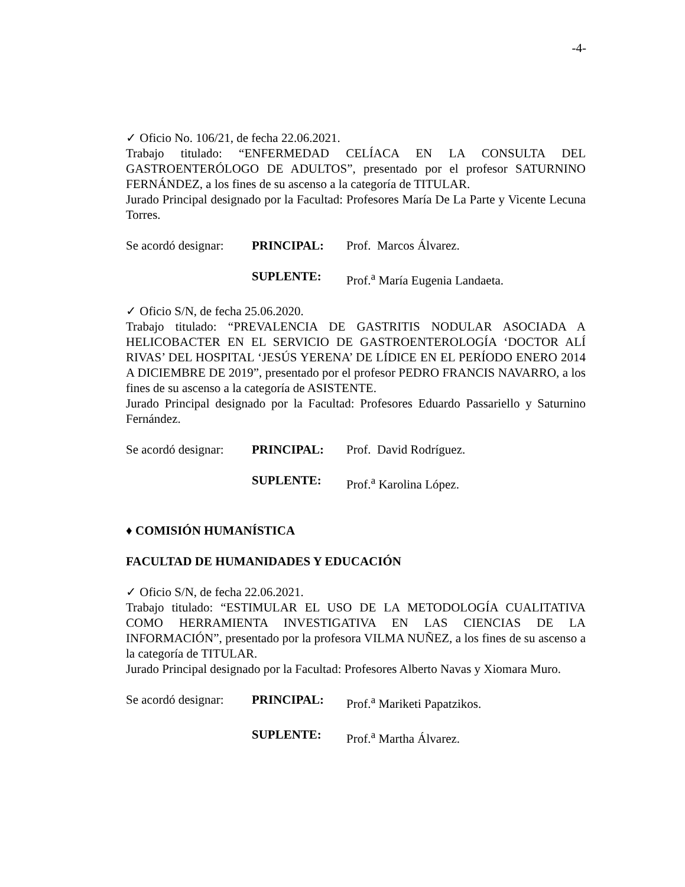-4-
✓ Oficio No. 106/21, de fecha 22.06.2021.
Trabajo titulado: “ENFERMEDAD CELÍACA EN LA CONSULTA DEL GASTROENTERÓLOGO DE ADULTOS”, presentado por el profesor SATURNINO FERNÁNDEZ, a los fines de su ascenso a la categoría de TITULAR.
Jurado Principal designado por la Facultad: Profesores María De La Parte y Vicente Lecuna Torres.
Se acordó designar: PRINCIPAL: Prof. Marcos Álvarez.
SUPLENTE: Prof.<sup>a</sup> María Eugenia Landaeta.
✓ Oficio S/N, de fecha 25.06.2020.
Trabajo titulado: “PREVALENCIA DE GASTRITIS NODULAR ASOCIADA A HELICOBACTER EN EL SERVICIO DE GASTROENTEROLOGÍA ‘DOCTOR ALÍ RIVAS’ DEL HOSPITAL ‘JESÚS YERENA’ DE LÍDICE EN EL PERÍODO ENERO 2014 A DICIEMBRE DE 2019”, presentado por el profesor PEDRO FRANCIS NAVARRO, a los fines de su ascenso a la categoría de ASISTENTE.
Jurado Principal designado por la Facultad: Profesores Eduardo Passariello y Saturnino Fernández.
Se acordó designar: PRINCIPAL: Prof. David Rodríguez.
SUPLENTE: Prof.<sup>a</sup> Karolina López.
♦ COMISIÓN HUMANÍSTICA
FACULTAD DE HUMANIDADES Y EDUCACIÓN
✓ Oficio S/N, de fecha 22.06.2021.
Trabajo titulado: “ESTIMULAR EL USO DE LA METODOLOGÍA CUALITATIVA COMO HERRAMIENTA INVESTIGATIVA EN LAS CIENCIAS DE LA INFORMACIÓN”, presentado por la profesora VILMA NUÑEZ, a los fines de su ascenso a la categoría de TITULAR.
Jurado Principal designado por la Facultad: Profesores Alberto Navas y Xiomara Muro.
Se acordó designar: PRINCIPAL: Prof.<sup>a</sup> Mariketi Papatzikos.
SUPLENTE: Prof.<sup>a</sup> Martha Álvarez.